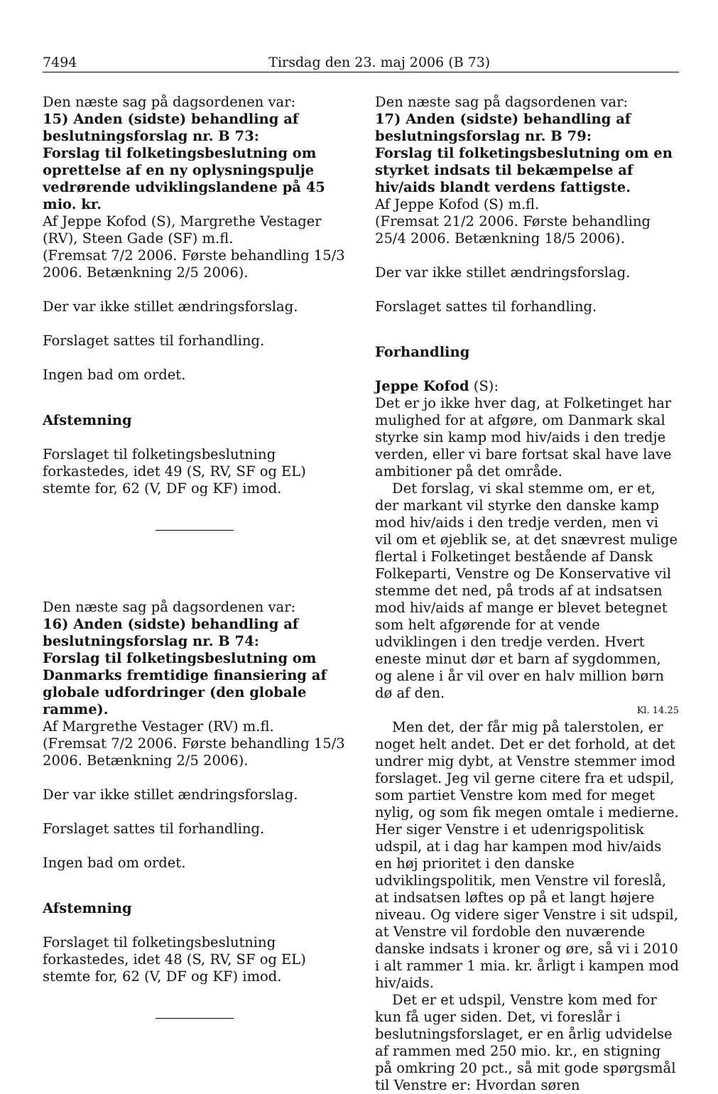7494 Tirsdag den 23. maj 2006 (B 73)
Den næste sag på dagsordenen var:
15) Anden (sidste) behandling af beslutningsforslag nr. B 73:
Forslag til folketingsbeslutning om oprettelse af en ny oplysningspulje vedrørende udviklingslandene på 45 mio. kr.
Af Jeppe Kofod (S), Margrethe Vestager (RV), Steen Gade (SF) m.fl.
(Fremsat 7/2 2006. Første behandling 15/3 2006. Betænkning 2/5 2006).
Der var ikke stillet ændringsforslag.
Forslaget sattes til forhandling.
Ingen bad om ordet.
Afstemning
Forslaget til folketingsbeslutning forkastedes, idet 49 (S, RV, SF og EL) stemte for, 62 (V, DF og KF) imod.
Den næste sag på dagsordenen var:
16) Anden (sidste) behandling af beslutningsforslag nr. B 74:
Forslag til folketingsbeslutning om Danmarks fremtidige finansiering af globale udfordringer (den globale ramme).
Af Margrethe Vestager (RV) m.fl.
(Fremsat 7/2 2006. Første behandling 15/3 2006. Betænkning 2/5 2006).
Der var ikke stillet ændringsforslag.
Forslaget sattes til forhandling.
Ingen bad om ordet.
Afstemning
Forslaget til folketingsbeslutning forkastedes, idet 48 (S, RV, SF og EL) stemte for, 62 (V, DF og KF) imod.
Den næste sag på dagsordenen var:
17) Anden (sidste) behandling af beslutningsforslag nr. B 79:
Forslag til folketingsbeslutning om en styrket indsats til bekæmpelse af hiv/aids blandt verdens fattigste.
Af Jeppe Kofod (S) m.fl.
(Fremsat 21/2 2006. Første behandling 25/4 2006. Betænkning 18/5 2006).
Der var ikke stillet ændringsforslag.
Forslaget sattes til forhandling.
Forhandling
Jeppe Kofod (S):
Det er jo ikke hver dag, at Folketinget har mulighed for at afgøre, om Danmark skal styrke sin kamp mod hiv/aids i den tredje verden, eller vi bare fortsat skal have lave ambitioner på det område.
Det forslag, vi skal stemme om, er et, der markant vil styrke den danske kamp mod hiv/aids i den tredje verden, men vi vil om et øjeblik se, at det snævrest mulige flertal i Folketinget bestående af Dansk Folkeparti, Venstre og De Konservative vil stemme det ned, på trods af at indsatsen mod hiv/aids af mange er blevet betegnet som helt afgørende for at vende udviklingen i den tredje verden. Hvert eneste minut dør et barn af sygdommen, og alene i år vil over en halv million børn dø af den.
Kl. 14.25
Men det, der får mig på talerstolen, er noget helt andet. Det er det forhold, at det undrer mig dybt, at Venstre stemmer imod forslaget. Jeg vil gerne citere fra et udspil, som partiet Venstre kom med for meget nylig, og som fik megen omtale i medierne. Her siger Venstre i et udenrigspolitisk udspil, at i dag har kampen mod hiv/aids en høj prioritet i den danske udviklingspolitik, men Venstre vil foreslå, at indsatsen løftes op på et langt højere niveau. Og videre siger Venstre i sit udspil, at Venstre vil fordoble den nuværende danske indsats i kroner og øre, så vi i 2010 i alt rammer 1 mia. kr. årligt i kampen mod hiv/aids.
Det er et udspil, Venstre kom med for kun få uger siden. Det, vi foreslår i beslutningsforslaget, er en årlig udvidelse af rammen med 250 mio. kr., en stigning på omkring 20 pct., så mit gode spørgsmål til Venstre er: Hvordan søren